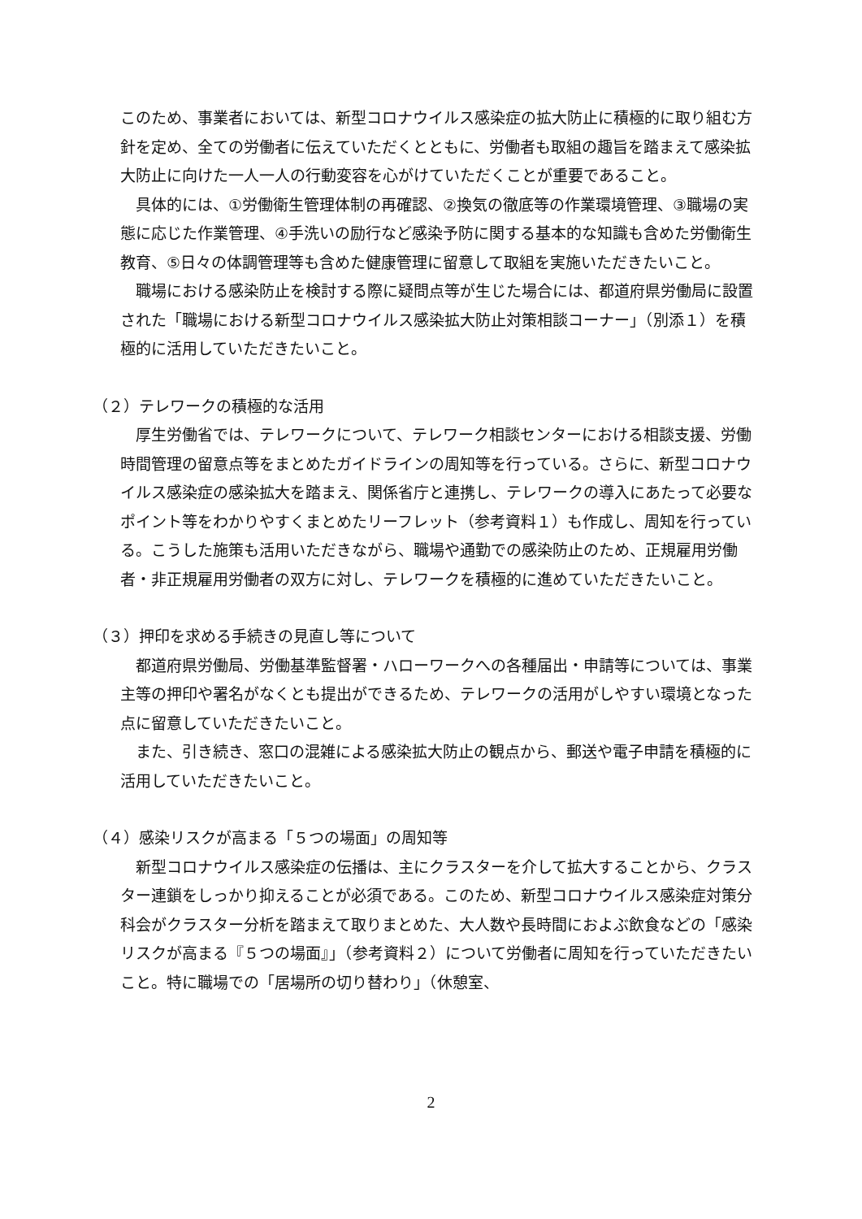このため、事業者においては、新型コロナウイルス感染症の拡大防止に積極的に取り組む方針を定め、全ての労働者に伝えていただくとともに、労働者も取組の趣旨を踏まえて感染拡大防止に向けた一人一人の行動変容を心がけていただくことが重要であること。
具体的には、①労働衛生管理体制の再確認、②換気の徹底等の作業環境管理、③職場の実態に応じた作業管理、④手洗いの励行など感染予防に関する基本的な知識も含めた労働衛生教育、⑤日々の体調管理等も含めた健康管理に留意して取組を実施いただきたいこと。
職場における感染防止を検討する際に疑問点等が生じた場合には、都道府県労働局に設置された「職場における新型コロナウイルス感染拡大防止対策相談コーナー」（別添１）を積極的に活用していただきたいこと。
（２）テレワークの積極的な活用
厚生労働省では、テレワークについて、テレワーク相談センターにおける相談支援、労働時間管理の留意点等をまとめたガイドラインの周知等を行っている。さらに、新型コロナウイルス感染症の感染拡大を踏まえ、関係省庁と連携し、テレワークの導入にあたって必要なポイント等をわかりやすくまとめたリーフレット（参考資料１）も作成し、周知を行っている。こうした施策も活用いただきながら、職場や通勤での感染防止のため、正規雇用労働者・非正規雇用労働者の双方に対し、テレワークを積極的に進めていただきたいこと。
（３）押印を求める手続きの見直し等について
都道府県労働局、労働基準監督署・ハローワークへの各種届出・申請等については、事業主等の押印や署名がなくとも提出ができるため、テレワークの活用がしやすい環境となった点に留意していただきたいこと。
また、引き続き、窓口の混雑による感染拡大防止の観点から、郵送や電子申請を積極的に活用していただきたいこと。
（４）感染リスクが高まる「５つの場面」の周知等
新型コロナウイルス感染症の伝播は、主にクラスターを介して拡大することから、クラスター連鎖をしっかり抑えることが必須である。このため、新型コロナウイルス感染症対策分科会がクラスター分析を踏まえて取りまとめた、大人数や長時間におよぶ飲食などの「感染リスクが高まる『５つの場面』」（参考資料２）について労働者に周知を行っていただきたいこと。特に職場での「居場所の切り替わり」（休憩室、
2